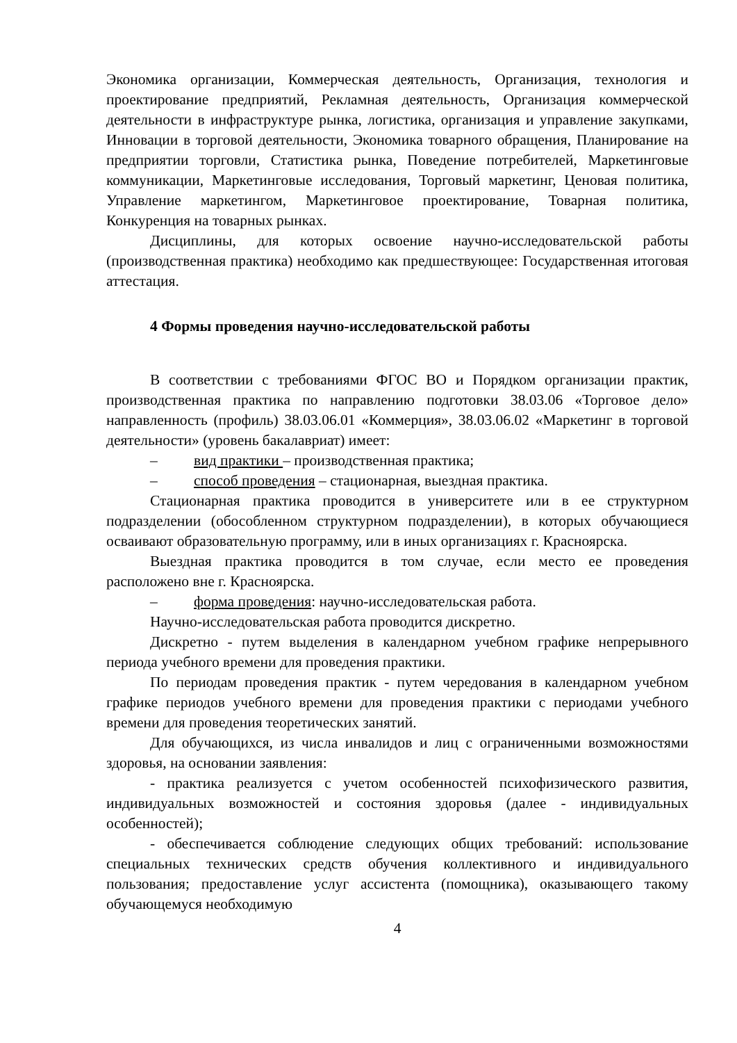Экономика организации, Коммерческая деятельность, Организация, технология и проектирование предприятий, Рекламная деятельность, Организация коммерческой деятельности в инфраструктуре рынка, логистика, организация и управление закупками, Инновации в торговой деятельности, Экономика товарного обращения, Планирование на предприятии торговли, Статистика рынка, Поведение потребителей, Маркетинговые коммуникации, Маркетинговые исследования, Торговый маркетинг, Ценовая политика, Управление маркетингом, Маркетинговое проектирование, Товарная политика, Конкуренция на товарных рынках.
Дисциплины, для которых освоение научно-исследовательской работы (производственная практика) необходимо как предшествующее: Государственная итоговая аттестация.
4 Формы проведения научно-исследовательской работы
В соответствии с требованиями ФГОС ВО и Порядком организации практик, производственная практика по направлению подготовки 38.03.06 «Торговое дело» направленность (профиль) 38.03.06.01 «Коммерция», 38.03.06.02 «Маркетинг в торговой деятельности» (уровень бакалавриат) имеет:
– вид практики – производственная практика;
– способ проведения – стационарная, выездная практика.
Стационарная практика проводится в университете или в ее структурном подразделении (обособленном структурном подразделении), в которых обучающиеся осваивают образовательную программу, или в иных организациях г. Красноярска.
Выездная практика проводится в том случае, если место ее проведения расположено вне г. Красноярска.
– форма проведения: научно-исследовательская работа.
Научно-исследовательская работа проводится дискретно.
Дискретно - путем выделения в календарном учебном графике непрерывного периода учебного времени для проведения практики.
По периодам проведения практик - путем чередования в календарном учебном графике периодов учебного времени для проведения практики с периодами учебного времени для проведения теоретических занятий.
Для обучающихся, из числа инвалидов и лиц с ограниченными возможностями здоровья, на основании заявления:
- практика реализуется с учетом особенностей психофизического развития, индивидуальных возможностей и состояния здоровья (далее - индивидуальных особенностей);
- обеспечивается соблюдение следующих общих требований: использование специальных технических средств обучения коллективного и индивидуального пользования; предоставление услуг ассистента (помощника), оказывающего такому обучающемуся необходимую
4